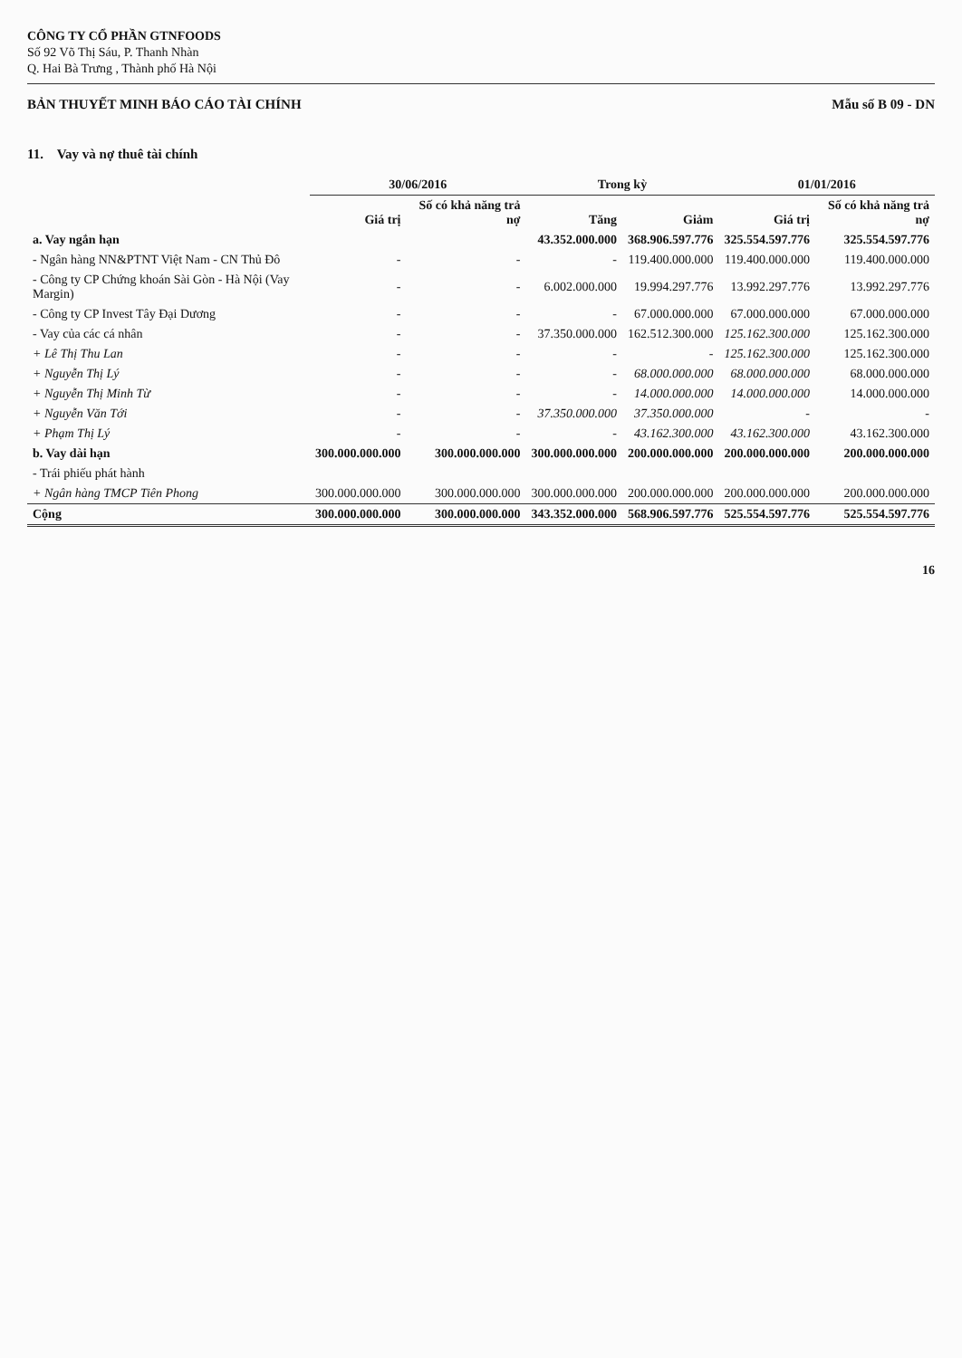CÔNG TY CỔ PHẦN GTNFOODS
Số 92 Võ Thị Sáu, P. Thanh Nhàn
Q. Hai Bà Trưng , Thành phố Hà Nội
BẢN THUYẾT MINH BÁO CÁO TÀI CHÍNH
Mẫu số B 09 - DN
11. Vay và nợ thuê tài chính
| | 30/06/2016 | | Trong kỳ | | 01/01/2016 | |
| --- | --- | --- | --- | --- | --- | --- |
| | Giá trị | Số có khả năng trả nợ | Tăng | Giảm | Giá trị | Số có khả năng trả nợ |
| a. Vay ngắn hạn | | | 43.352.000.000 | 368.906.597.776 | 325.554.597.776 | 325.554.597.776 |
| - Ngân hàng NN&PTNT Việt Nam - CN Thủ Đô | - | - | - | 119.400.000.000 | 119.400.000.000 | 119.400.000.000 |
| - Công ty CP Chứng khoán Sài Gòn - Hà Nội (Vay Margin) | - | - | 6.002.000.000 | 19.994.297.776 | 13.992.297.776 | 13.992.297.776 |
| - Công ty CP Invest Tây Đại Dương | - | - | - | 67.000.000.000 | 67.000.000.000 | 67.000.000.000 |
| - Vay của các cá nhân | - | - | 37.350.000.000 | 162.512.300.000 | 125.162.300.000 | 125.162.300.000 |
| + Lê Thị Thu Lan | - | - | - | - | 125.162.300.000 | 125.162.300.000 |
| + Nguyễn Thị Lý | - | - | - | 68.000.000.000 | 68.000.000.000 | 68.000.000.000 |
| + Nguyễn Thị Minh Từ | - | - | - | 14.000.000.000 | 14.000.000.000 | 14.000.000.000 |
| + Nguyễn Văn Tới | - | - | 37.350.000.000 | 37.350.000.000 | - | - |
| + Phạm Thị Lý | - | - | - | 43.162.300.000 | 43.162.300.000 | 43.162.300.000 |
| b. Vay dài hạn | 300.000.000.000 | 300.000.000.000 | 300.000.000.000 | 200.000.000.000 | 200.000.000.000 | 200.000.000.000 |
| - Trái phiếu phát hành | | | | | | |
| + Ngân hàng TMCP Tiên Phong | 300.000.000.000 | 300.000.000.000 | 300.000.000.000 | 200.000.000.000 | 200.000.000.000 | 200.000.000.000 |
| Cộng | 300.000.000.000 | 300.000.000.000 | 343.352.000.000 | 568.906.597.776 | 525.554.597.776 | 525.554.597.776 |
16